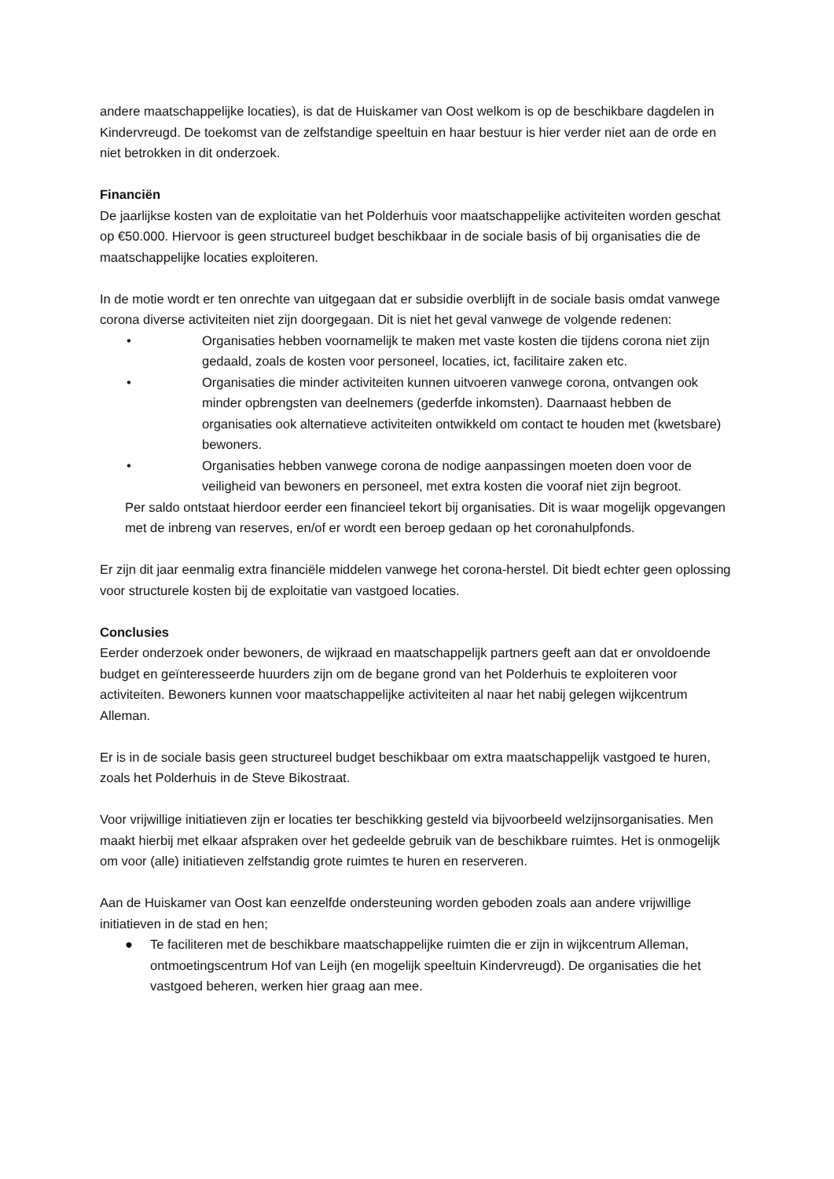andere maatschappelijke locaties), is dat de Huiskamer van Oost welkom is op de beschikbare dagdelen in Kindervreugd. De toekomst van de zelfstandige speeltuin en haar bestuur is hier verder niet aan de orde en niet betrokken in dit onderzoek.
Financiën
De jaarlijkse kosten van de exploitatie van het Polderhuis voor maatschappelijke activiteiten worden geschat op €50.000. Hiervoor is geen structureel budget beschikbaar in de sociale basis of bij organisaties die de maatschappelijke locaties exploiteren.
In de motie wordt er ten onrechte van uitgegaan dat er subsidie overblijft in de sociale basis omdat vanwege corona diverse activiteiten niet zijn doorgegaan. Dit is niet het geval vanwege de volgende redenen:
• Organisaties hebben voornamelijk te maken met vaste kosten die tijdens corona niet zijn gedaald, zoals de kosten voor personeel, locaties, ict, facilitaire zaken etc.
• Organisaties die minder activiteiten kunnen uitvoeren vanwege corona, ontvangen ook minder opbrengsten van deelnemers (gederfde inkomsten). Daarnaast hebben de organisaties ook alternatieve activiteiten ontwikkeld om contact te houden met (kwetsbare) bewoners.
• Organisaties hebben vanwege corona de nodige aanpassingen moeten doen voor de veiligheid van bewoners en personeel, met extra kosten die vooraf niet zijn begroot.
Per saldo ontstaat hierdoor eerder een financieel tekort bij organisaties. Dit is waar mogelijk opgevangen met de inbreng van reserves, en/of er wordt een beroep gedaan op het coronahulpfonds.
Er zijn dit jaar eenmalig extra financiële middelen vanwege het corona-herstel. Dit biedt echter geen oplossing voor structurele kosten bij de exploitatie van vastgoed locaties.
Conclusies
Eerder onderzoek onder bewoners, de wijkraad en maatschappelijk partners geeft aan dat er onvoldoende budget en geïnteresseerde huurders zijn om de begane grond van het Polderhuis te exploiteren voor activiteiten. Bewoners kunnen voor maatschappelijke activiteiten al naar het nabij gelegen wijkcentrum Alleman.
Er is in de sociale basis geen structureel budget beschikbaar om extra maatschappelijk vastgoed te huren, zoals het Polderhuis in de Steve Bikostraat.
Voor vrijwillige initiatieven zijn er locaties ter beschikking gesteld via bijvoorbeeld welzijnsorganisaties. Men maakt hierbij met elkaar afspraken over het gedeelde gebruik van de beschikbare ruimtes. Het is onmogelijk om voor (alle) initiatieven zelfstandig grote ruimtes te huren en reserveren.
Aan de Huiskamer van Oost kan eenzelfde ondersteuning worden geboden zoals aan andere vrijwillige initiatieven in de stad en hen;
● Te faciliteren met de beschikbare maatschappelijke ruimten die er zijn in wijkcentrum Alleman, ontmoetingscentrum Hof van Leijh (en mogelijk speeltuin Kindervreugd). De organisaties die het vastgoed beheren, werken hier graag aan mee.